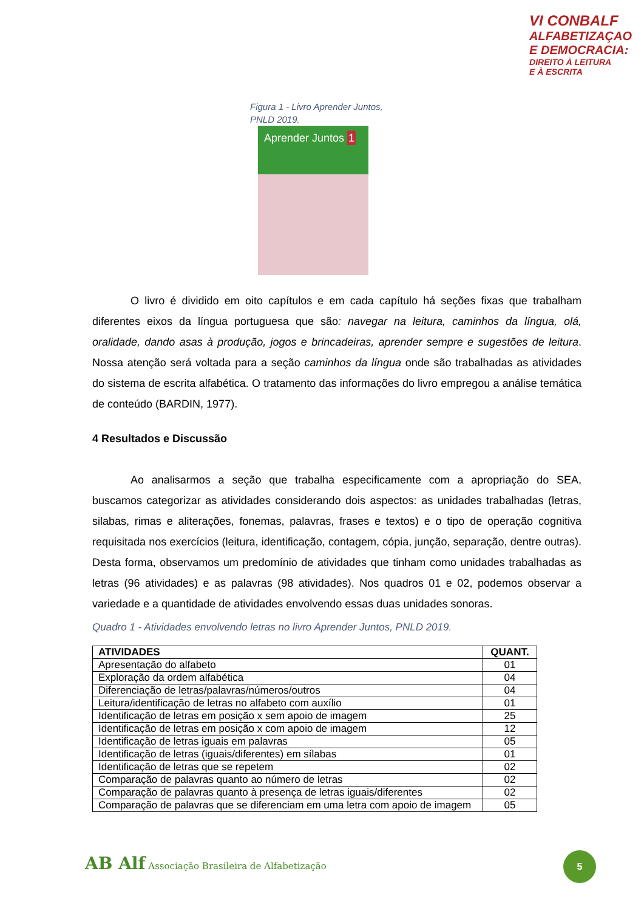VI CONBALF
ALFABETIZAÇAO
E DEMOCRACIA:
DIREITO À LEITURA
E À ESCRITA
Figura 1 - Livro Aprender Juntos, PNLD 2019.
Aprender Juntos 1
O livro é dividido em oito capítulos e em cada capítulo há seções fixas que trabalham diferentes eixos da língua portuguesa que são: navegar na leitura, caminhos da língua, olá, oralidade, dando asas à produção, jogos e brincadeiras, aprender sempre e sugestões de leitura. Nossa atenção será voltada para a seção caminhos da língua onde são trabalhadas as atividades do sistema de escrita alfabética. O tratamento das informações do livro empregou a análise temática de conteúdo (BARDIN, 1977).
4 Resultados e Discussão
Ao analisarmos a seção que trabalha especificamente com a apropriação do SEA, buscamos categorizar as atividades considerando dois aspectos: as unidades trabalhadas (letras, silabas, rimas e aliterações, fonemas, palavras, frases e textos) e o tipo de operação cognitiva requisitada nos exercícios (leitura, identificação, contagem, cópia, junção, separação, dentre outras). Desta forma, observamos um predomínio de atividades que tinham como unidades trabalhadas as letras (96 atividades) e as palavras (98 atividades). Nos quadros 01 e 02, podemos observar a variedade e a quantidade de atividades envolvendo essas duas unidades sonoras.
Quadro 1 - Atividades envolvendo letras no livro Aprender Juntos, PNLD 2019.
| ATIVIDADES | QUANT. |
| --- | --- |
| Apresentação do alfabeto | 01 |
| Exploração da ordem alfabética | 04 |
| Diferenciação de letras/palavras/números/outros | 04 |
| Leitura/identificação de letras no alfabeto com auxílio | 01 |
| Identificação de letras em posição x sem apoio de imagem | 25 |
| Identificação de letras em posição x com apoio de imagem | 12 |
| Identificação de letras iguais em palavras | 05 |
| Identificação de letras (iguais/diferentes) em sílabas | 01 |
| Identificação de letras que se repetem | 02 |
| Comparação de palavras quanto ao número de letras | 02 |
| Comparação de palavras quanto à presença de letras iguais/diferentes | 02 |
| Comparação de palavras que se diferenciam em uma letra com apoio de imagem | 05 |
AB Alf Associação Brasileira de Alfabetização
5